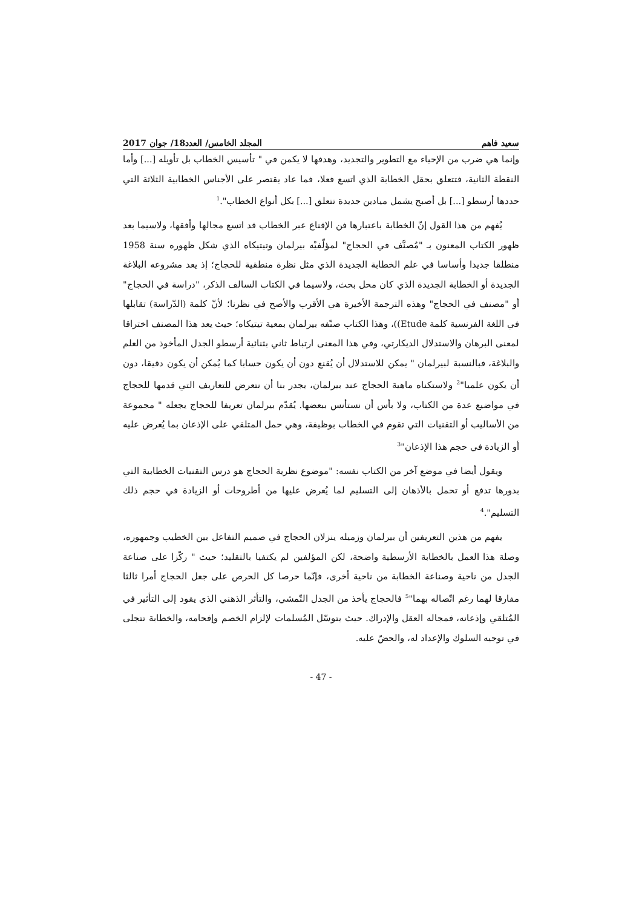سعيد فاهم المجلد الخامس/ العدد18/ جوان 2017
وإنما هي ضرب من الإحياء مع التطوير والتجديد، وهدفها لا يكمن في " تأسيس الخطاب بل تأويله [...] وأما النقطة الثانية، فتتعلق بحقل الخطابة الذي اتسع فعلا، فما عاد يقتصر على الأجناس الخطابية الثلاثة التي حددها أرسطو [...] بل أصبح يشمل ميادين جديدة تتعلق [...] بكل أنواع الخطاب".<sup>1</sup>
يُفهم من هذا القول إنّ الخطابة باعتبارها فن الإقناع عبر الخطاب قد اتسع مجالها وأفقها، ولاسيما بعد ظهور الكتاب المعنون بـ "مُصنَّف في الحجاج" لمؤلّفيْه بيرلمان وتيتيكاه الذي شكل ظهوره سنة 1958 منطلقا جديدا وأساسا في علم الخطابة الجديدة الذي مثل نظرة منطقية للحجاج؛ إذ يعد مشروعه البلاغة الجديدة أو الخطابة الجديدة الذي كان محل بحث، ولاسيما في الكتاب السالف الذكر، "دراسة في الحجاج" أو "مصنف في الحجاج" وهذه الترجمة الأخيرة هي الأقرب والأصح في نظرنا؛ لأنّ كلمة (الدّراسة) تقابلها في اللغة الفرنسية كلمة Etude))، وهذا الكتاب صنّفه بيرلمان بمعية تيتيكاه؛ حيث يعد هذا المصنف اختراقا لمعنى البرهان والاستدلال الديكارتي، وفي هذا المعنى ارتباط ثاني بثنائية أرسطو الجدل المأخوذ من العلم والبلاغة، فبالنسبة لبيرلمان " يمكن للاستدلال أن يُقنع دون أن يكون حسابا كما يُمكن أن يكون دقيقا، دون أن يكون علميا"<sup>2</sup> ولاستكناه ماهية الحجاج عند بيرلمان، يجدر بنا أن نتعرض للتعاريف التي قدمها للحجاج في مواضيع عدة من الكتاب، ولا بأس أن نستأنس ببعضها. يُقدّم بيرلمان تعريفا للحجاج يجعله " مجموعة من الأساليب أو التقنيات التي تقوم في الخطاب بوظيفة، وهي حمل المتلقي على الإذعان بما يُعرض عليه أو الزيادة في حجم هذا الإذعان"<sup>3</sup>
ويقول أيضا في موضع آخر من الكتاب نفسه: "موضوع نظرية الحجاج هو درس التقنيات الخطابية التي بدورها تدفع أو تحمل بالأذهان إلى التسليم لما يُعرض عليها من أطروحات أو الزيادة في حجم ذلك التسليم".<sup>4</sup>
يفهم من هذين التعريفين أن بيرلمان وزميله ينزلان الحجاج في صميم التفاعل بين الخطيب وجمهوره، وصلة هذا العمل بالخطابة الأرسطية واضحة، لكن المؤلفين لم يكتفيا بالتقليد؛ حيث " ركّزا على صناعة الجدل من ناحية وصناعة الخطابة من ناحية أخرى، فإنّما حرصا كل الحرص على جعل الحجاج أمرا ثالثا مفارقا لهما رغم اتّصاله بهما"<sup>5</sup> فالحجاج يأخذ من الجدل التّمشي، والتأثر الذهني الذي يقود إلى التأثير في المُتلقي وإذعانه، فمجاله العقل والإدراك. حيث يتوسّل المُسلمات لإلزام الخصم وإفحامه، والخطابة تتجلى في توجيه السلوك والإعداد له، والحضّ عليه.
- 47 -